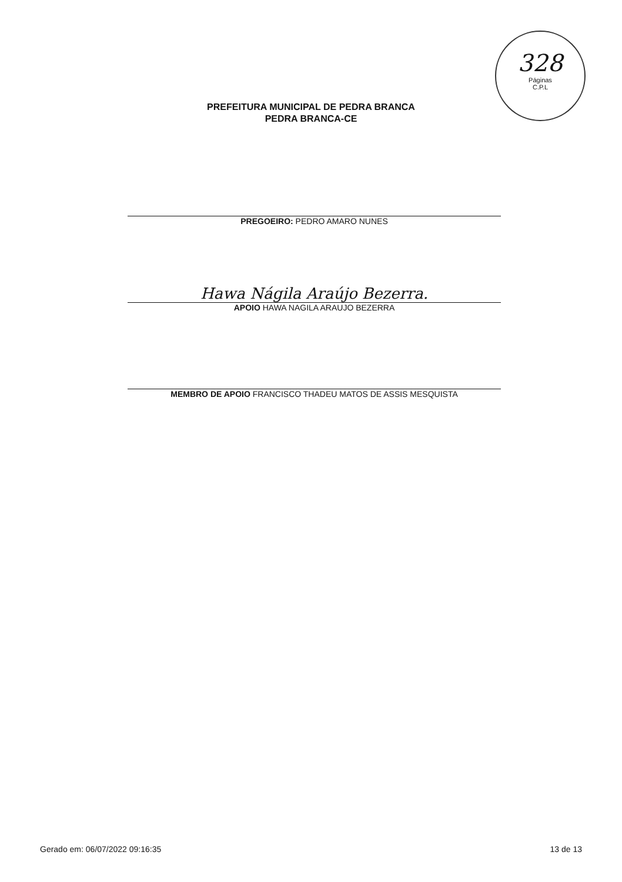328
Páginas
C.P.L
PREFEITURA MUNICIPAL DE PEDRA BRANCA
PEDRA BRANCA-CE
PREGOEIRO: PEDRO AMARO NUNES
Hawa Nágila Araújo Bezerra.
APOIO HAWA NAGILA ARAUJO BEZERRA
MEMBRO DE APOIO FRANCISCO THADEU MATOS DE ASSIS MESQUISTA
Gerado em: 06/07/2022 09:16:35 13 de 13